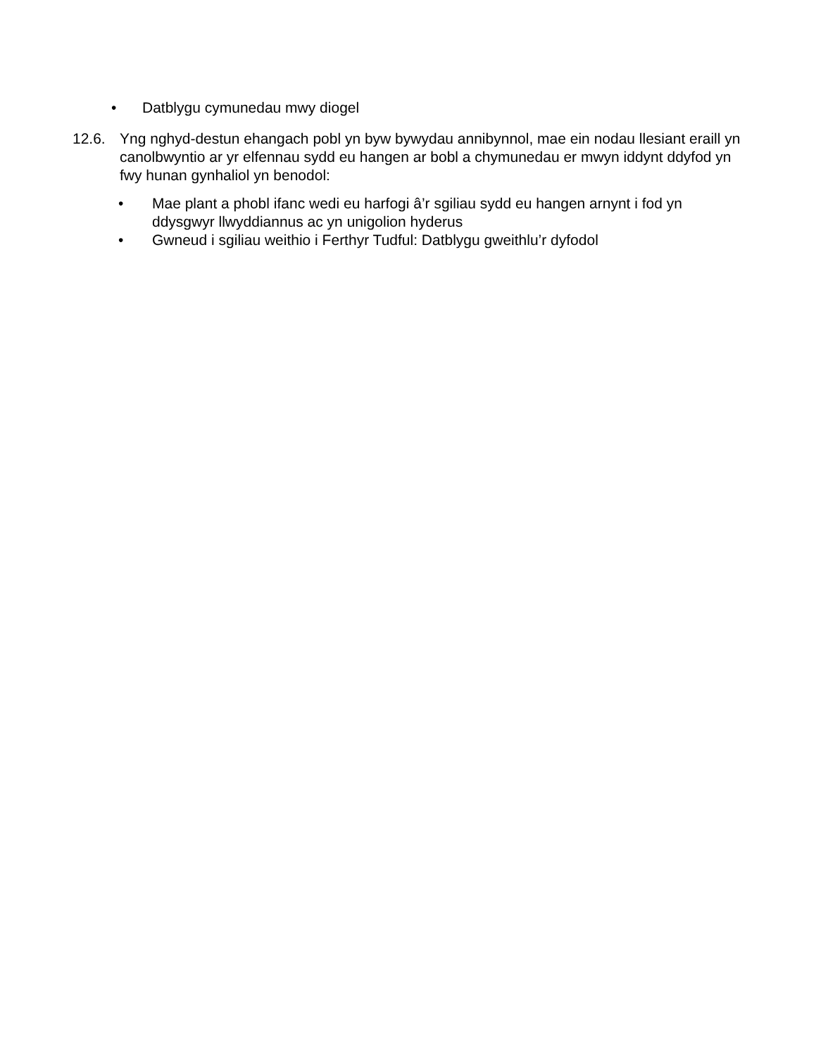• Datblygu cymunedau mwy diogel
12.6. Yng nghyd-destun ehangach pobl yn byw bywydau annibynnol, mae ein nodau llesiant eraill yn canolbwyntio ar yr elfennau sydd eu hangen ar bobl a chymunedau er mwyn iddynt ddyfod yn fwy hunan gynhaliol yn benodol:
• Mae plant a phobl ifanc wedi eu harfogi â’r sgiliau sydd eu hangen arnynt i fod yn ddysgwyr llwyddiannus ac yn unigolion hyderus
• Gwneud i sgiliau weithio i Ferthyr Tudful: Datblygu gweithlu’r dyfodol